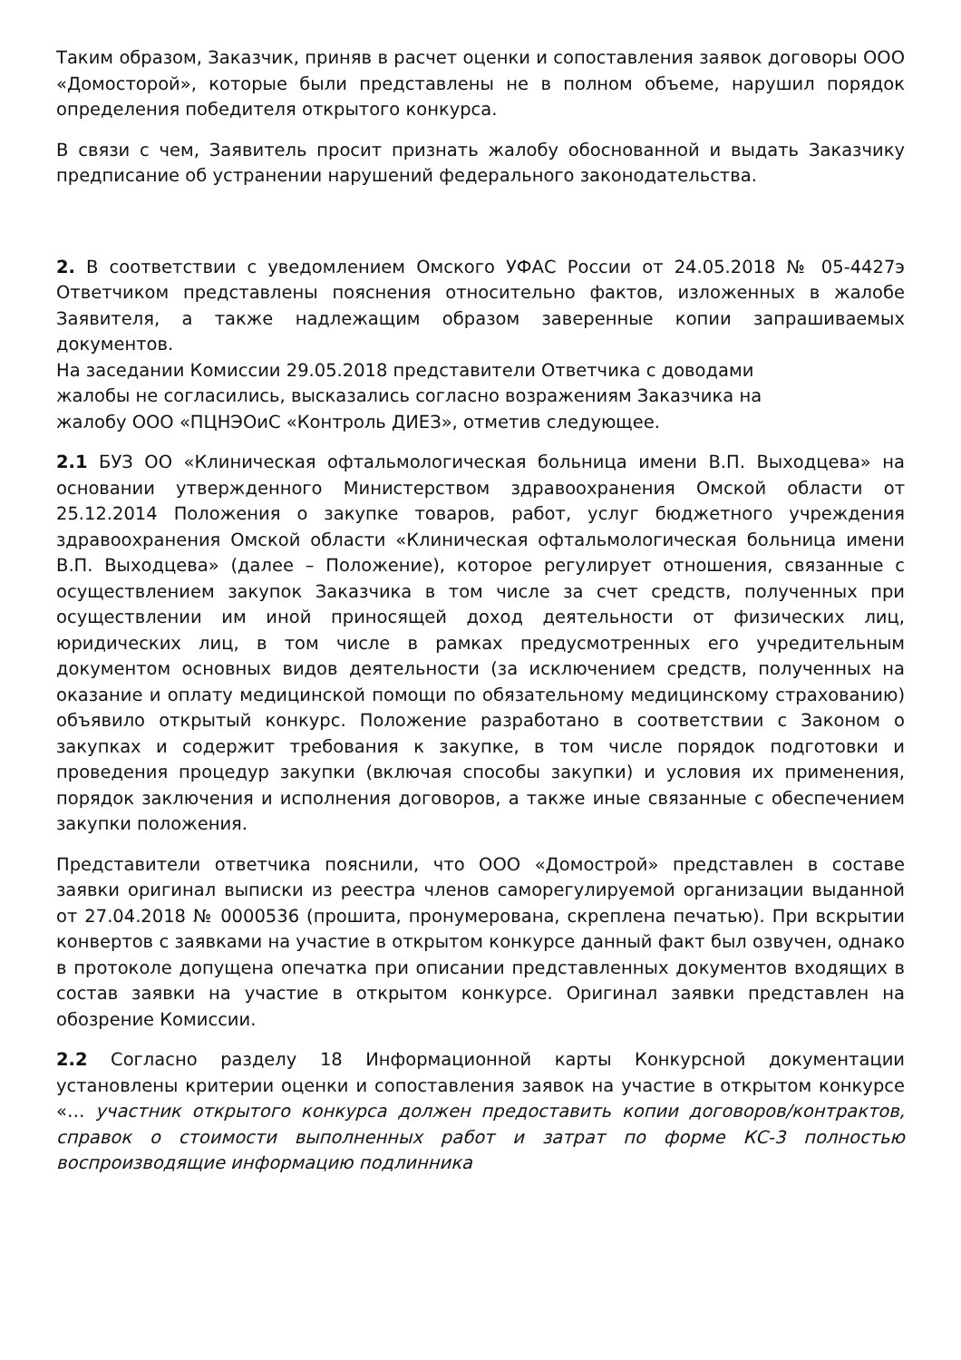Таким образом, Заказчик, приняв в расчет оценки и сопоставления заявок договоры ООО «Домосторой», которые были представлены не в полном объеме, нарушил порядок определения победителя открытого конкурса.
В связи с чем, Заявитель просит признать жалобу обоснованной и выдать Заказчику предписание об устранении нарушений федерального законодательства.
2. В соответствии с уведомлением Омского УФАС России от 24.05.2018 № 05-4427э Ответчиком представлены пояснения относительно фактов, изложенных в жалобе Заявителя, а также надлежащим образом заверенные копии запрашиваемых документов.
На заседании Комиссии 29.05.2018 представители Ответчика с доводами
жалобы не согласились, высказались согласно возражениям Заказчика на
жалобу ООО «ПЦНЭОиС «Контроль ДИЕЗ», отметив следующее.
2.1 БУЗ ОО «Клиническая офтальмологическая больница имени В.П. Выходцева» на основании утвержденного Министерством здравоохранения Омской области от 25.12.2014 Положения о закупке товаров, работ, услуг бюджетного учреждения здравоохранения Омской области «Клиническая офтальмологическая больница имени В.П. Выходцева» (далее – Положение), которое регулирует отношения, связанные с осуществлением закупок Заказчика в том числе за счет средств, полученных при осуществлении им иной приносящей доход деятельности от физических лиц, юридических лиц, в том числе в рамках предусмотренных его учредительным документом основных видов деятельности (за исключением средств, полученных на оказание и оплату медицинской помощи по обязательному медицинскому страхованию) объявило открытый конкурс. Положение разработано в соответствии с Законом о закупках и содержит требования к закупке, в том числе порядок подготовки и проведения процедур закупки (включая способы закупки) и условия их применения, порядок заключения и исполнения договоров, а также иные связанные с обеспечением закупки положения.
Представители ответчика пояснили, что ООО «Домострой» представлен в составе заявки оригинал выписки из реестра членов саморегулируемой организации выданной от 27.04.2018 № 0000536 (прошита, пронумерована, скреплена печатью). При вскрытии конвертов с заявками на участие в открытом конкурсе данный факт был озвучен, однако в протоколе допущена опечатка при описании представленных документов входящих в состав заявки на участие в открытом конкурсе. Оригинал заявки представлен на обозрение Комиссии.
2.2 Согласно разделу 18 Информационной карты Конкурсной документации установлены критерии оценки и сопоставления заявок на участие в открытом конкурсе «… участник открытого конкурса должен предоставить копии договоров/контрактов, справок о стоимости выполненных работ и затрат по форме КС-3 полностью воспроизводящие информацию подлинника